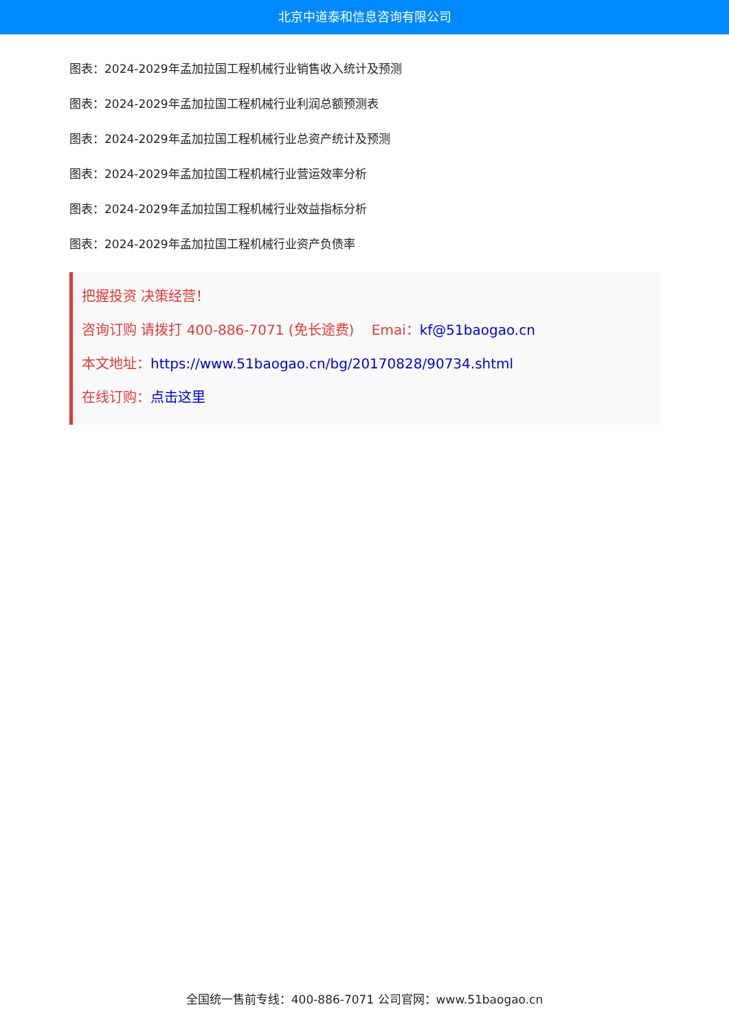北京中道泰和信息咨询有限公司
图表：2024-2029年孟加拉国工程机械行业销售收入统计及预测
图表：2024-2029年孟加拉国工程机械行业利润总额预测表
图表：2024-2029年孟加拉国工程机械行业总资产统计及预测
图表：2024-2029年孟加拉国工程机械行业营运效率分析
图表：2024-2029年孟加拉国工程机械行业效益指标分析
图表：2024-2029年孟加拉国工程机械行业资产负债率
把握投资 决策经营！
咨询订购 请拨打 400-886-7071 (免长途费) Emai：kf@51baogao.cn
本文地址：https://www.51baogao.cn/bg/20170828/90734.shtml
在线订购：点击这里
全国统一售前专线：400-886-7071 公司官网：www.51baogao.cn